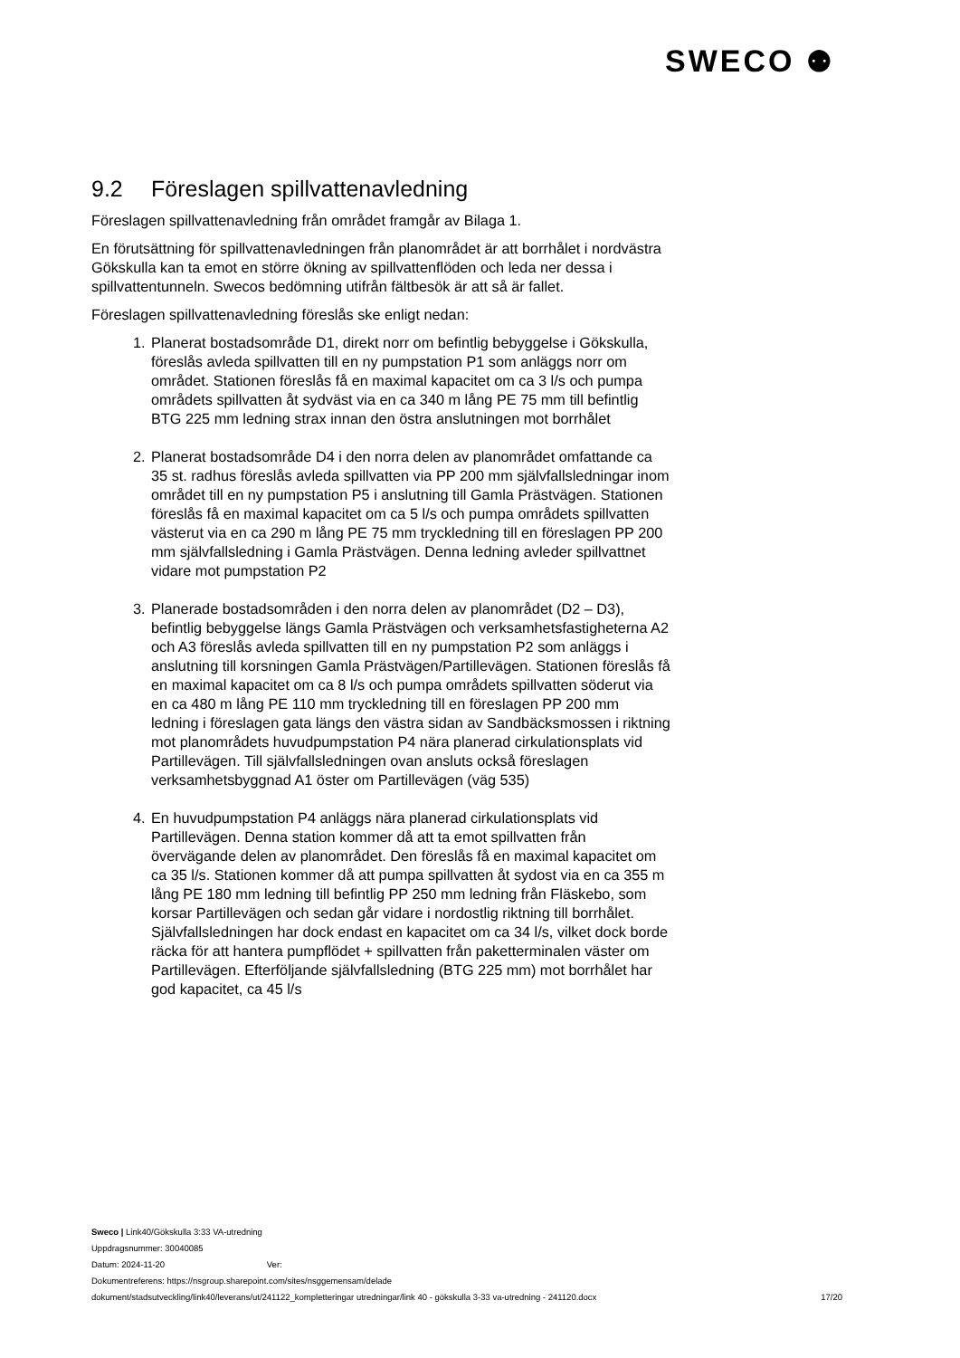SWECO ⚉
9.2 Föreslagen spillvattenavledning
Föreslagen spillvattenavledning från området framgår av Bilaga 1.
En förutsättning för spillvattenavledningen från planområdet är att borrhålet i nordvästra Gökskulla kan ta emot en större ökning av spillvattenflöden och leda ner dessa i spillvattentunneln. Swecos bedömning utifrån fältbesök är att så är fallet.
Föreslagen spillvattenavledning föreslås ske enligt nedan:
1. Planerat bostadsområde D1, direkt norr om befintlig bebyggelse i Gökskulla, föreslås avleda spillvatten till en ny pumpstation P1 som anläggs norr om området. Stationen föreslås få en maximal kapacitet om ca 3 l/s och pumpa områdets spillvatten åt sydväst via en ca 340 m lång PE 75 mm till befintlig BTG 225 mm ledning strax innan den östra anslutningen mot borrhålet
2. Planerat bostadsområde D4 i den norra delen av planområdet omfattande ca 35 st. radhus föreslås avleda spillvatten via PP 200 mm självfallsledningar inom området till en ny pumpstation P5 i anslutning till Gamla Prästvägen. Stationen föreslås få en maximal kapacitet om ca 5 l/s och pumpa områdets spillvatten västerut via en ca 290 m lång PE 75 mm tryckledning till en föreslagen PP 200 mm självfallsledning i Gamla Prästvägen. Denna ledning avleder spillvattnet vidare mot pumpstation P2
3. Planerade bostadsområden i den norra delen av planområdet (D2 – D3), befintlig bebyggelse längs Gamla Prästvägen och verksamhetsfastigheterna A2 och A3 föreslås avleda spillvatten till en ny pumpstation P2 som anläggs i anslutning till korsningen Gamla Prästvägen/Partillevägen. Stationen föreslås få en maximal kapacitet om ca 8 l/s och pumpa områdets spillvatten söderut via en ca 480 m lång PE 110 mm tryckledning till en föreslagen PP 200 mm ledning i föreslagen gata längs den västra sidan av Sandbäcksmossen i riktning mot planområdets huvudpumpstation P4 nära planerad cirkulationsplats vid Partillevägen. Till självfallsledningen ovan ansluts också föreslagen verksamhetsbyggnad A1 öster om Partillevägen (väg 535)
4. En huvudpumpstation P4 anläggs nära planerad cirkulationsplats vid Partillevägen. Denna station kommer då att ta emot spillvatten från övervägande delen av planområdet. Den föreslås få en maximal kapacitet om ca 35 l/s. Stationen kommer då att pumpa spillvatten åt sydost via en ca 355 m lång PE 180 mm ledning till befintlig PP 250 mm ledning från Fläskebo, som korsar Partillevägen och sedan går vidare i nordostlig riktning till borrhålet.
Självfallsledningen har dock endast en kapacitet om ca 34 l/s, vilket dock borde räcka för att hantera pumpflödet + spillvatten från paketterminalen väster om Partillevägen. Efterföljande självfallsledning (BTG 225 mm) mot borrhålet har god kapacitet, ca 45 l/s
Sweco | Link40/Gökskulla 3:33 VA-utredning
Uppdragsnummer: 30040085
Datum: 2024-11-20 Ver:
Dokumentreferens: https://nsgroup.sharepoint.com/sites/nsggemensam/delade
dokument/stadsutveckling/link40/leverans/ut/241122_kompletteringar utredningar/link 40 - gökskulla 3-33 va-utredning - 241120.docx 17/20